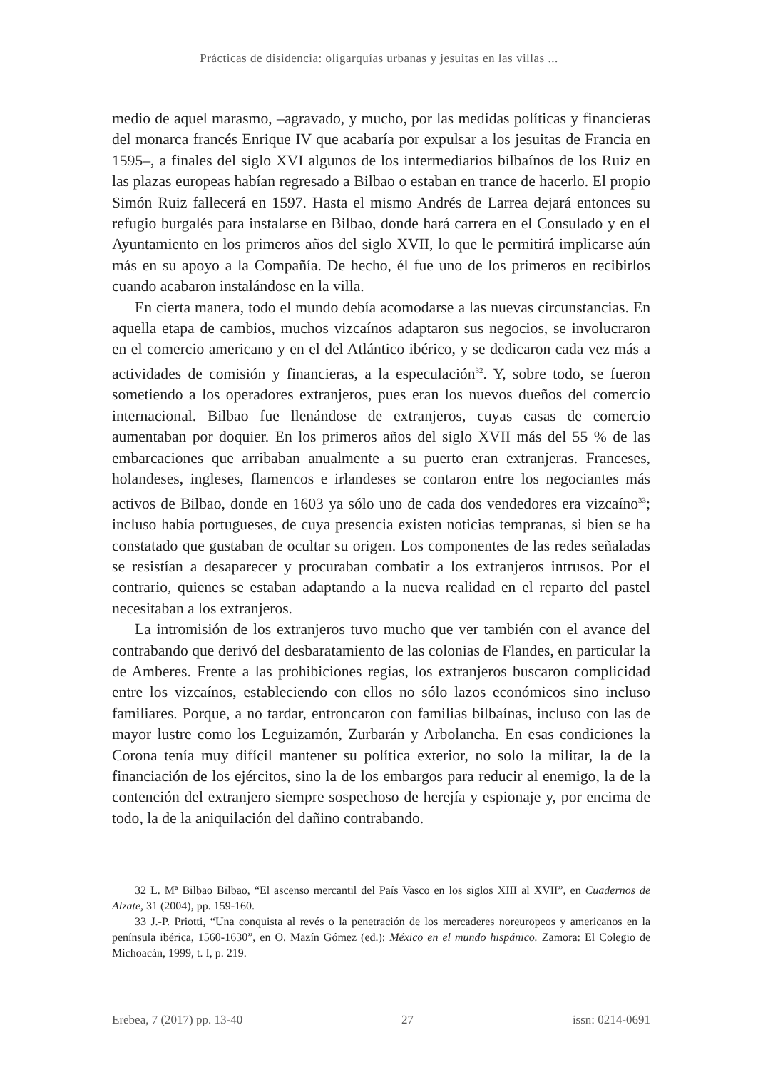Prácticas de disidencia: oligarquías urbanas y jesuitas en las villas ...
medio de aquel marasmo, –agravado, y mucho, por las medidas políticas y financieras del monarca francés Enrique IV que acabaría por expulsar a los jesuitas de Francia en 1595–, a finales del siglo XVI algunos de los intermediarios bilbaínos de los Ruiz en las plazas europeas habían regresado a Bilbao o estaban en trance de hacerlo. El propio Simón Ruiz fallecerá en 1597. Hasta el mismo Andrés de Larrea dejará entonces su refugio burgalés para instalarse en Bilbao, donde hará carrera en el Consulado y en el Ayuntamiento en los primeros años del siglo XVII, lo que le permitirá implicarse aún más en su apoyo a la Compañía. De hecho, él fue uno de los primeros en recibirlos cuando acabaron instalándose en la villa.
En cierta manera, todo el mundo debía acomodarse a las nuevas circunstancias. En aquella etapa de cambios, muchos vizcaínos adaptaron sus negocios, se involucraron en el comercio americano y en el del Atlántico ibérico, y se dedicaron cada vez más a actividades de comisión y financieras, a la especulación<sup>32</sup>. Y, sobre todo, se fueron sometiendo a los operadores extranjeros, pues eran los nuevos dueños del comercio internacional. Bilbao fue llenándose de extranjeros, cuyas casas de comercio aumentaban por doquier. En los primeros años del siglo XVII más del 55 % de las embarcaciones que arribaban anualmente a su puerto eran extranjeras. Franceses, holandeses, ingleses, flamencos e irlandeses se contaron entre los negociantes más activos de Bilbao, donde en 1603 ya sólo uno de cada dos vendedores era vizcaíno<sup>33</sup>; incluso había portugueses, de cuya presencia existen noticias tempranas, si bien se ha constatado que gustaban de ocultar su origen. Los componentes de las redes señaladas se resistían a desaparecer y procuraban combatir a los extranjeros intrusos. Por el contrario, quienes se estaban adaptando a la nueva realidad en el reparto del pastel necesitaban a los extranjeros.
La intromisión de los extranjeros tuvo mucho que ver también con el avance del contrabando que derivó del desbaratamiento de las colonias de Flandes, en particular la de Amberes. Frente a las prohibiciones regias, los extranjeros buscaron complicidad entre los vizcaínos, estableciendo con ellos no sólo lazos económicos sino incluso familiares. Porque, a no tardar, entroncaron con familias bilbaínas, incluso con las de mayor lustre como los Leguizamón, Zurbarán y Arbolancha. En esas condiciones la Corona tenía muy difícil mantener su política exterior, no solo la militar, la de la financiación de los ejércitos, sino la de los embargos para reducir al enemigo, la de la contención del extranjero siempre sospechoso de herejía y espionaje y, por encima de todo, la de la aniquilación del dañino contrabando.
32 L. Mª Bilbao Bilbao, “El ascenso mercantil del País Vasco en los siglos XIII al XVII”, en Cuadernos de Alzate, 31 (2004), pp. 159-160.
33 J.-P. Priotti, “Una conquista al revés o la penetración de los mercaderes noreuropeos y americanos en la península ibérica, 1560-1630”, en O. Mazín Gómez (ed.): México en el mundo hispánico. Zamora: El Colegio de Michoacán, 1999, t. I, p. 219.
Erebea, 7 (2017) pp. 13-40 27 issn: 0214-0691